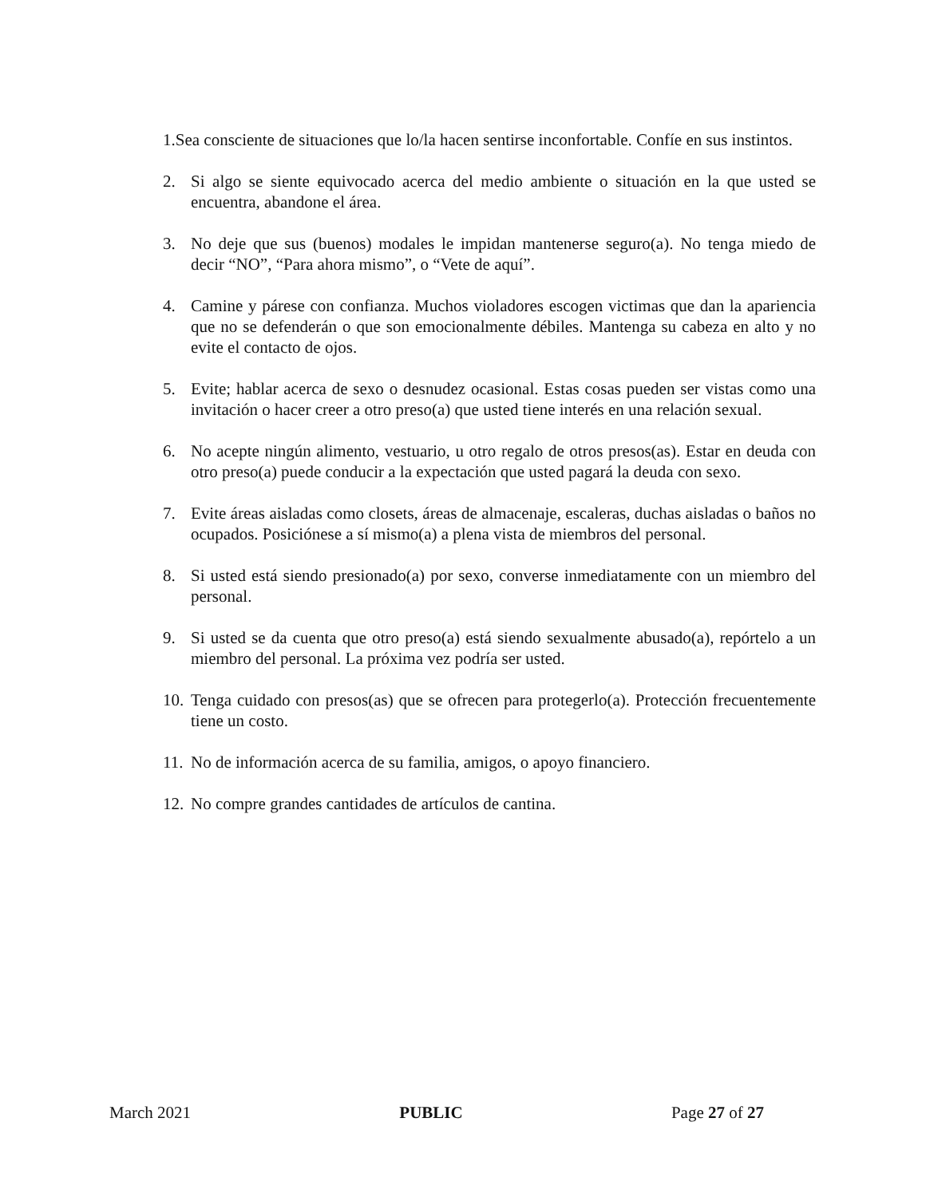1.Sea consciente de situaciones que lo/la hacen sentirse inconfortable. Confíe en sus instintos.
2. Si algo se siente equivocado acerca del medio ambiente o situación en la que usted se encuentra, abandone el área.
3. No deje que sus (buenos) modales le impidan mantenerse seguro(a). No tenga miedo de decir “NO”, “Para ahora mismo”, o “Vete de aquí”.
4. Camine y párese con confianza. Muchos violadores escogen victimas que dan la apariencia que no se defenderán o que son emocionalmente débiles. Mantenga su cabeza en alto y no evite el contacto de ojos.
5. Evite; hablar acerca de sexo o desnudez ocasional. Estas cosas pueden ser vistas como una invitación o hacer creer a otro preso(a) que usted tiene interés en una relación sexual.
6. No acepte ningún alimento, vestuario, u otro regalo de otros presos(as). Estar en deuda con otro preso(a) puede conducir a la expectación que usted pagará la deuda con sexo.
7. Evite áreas aisladas como closets, áreas de almacenaje, escaleras, duchas aisladas o baños no ocupados. Posiciónese a sí mismo(a) a plena vista de miembros del personal.
8. Si usted está siendo presionado(a) por sexo, converse inmediatamente con un miembro del personal.
9. Si usted se da cuenta que otro preso(a) está siendo sexualmente abusado(a), repórtelo a un miembro del personal. La próxima vez podría ser usted.
10. Tenga cuidado con presos(as) que se ofrecen para protegerlo(a). Protección frecuentemente tiene un costo.
11. No de información acerca de su familia, amigos, o apoyo financiero.
12. No compre grandes cantidades de artículos de cantina.
March 2021 PUBLIC Page 27 of 27